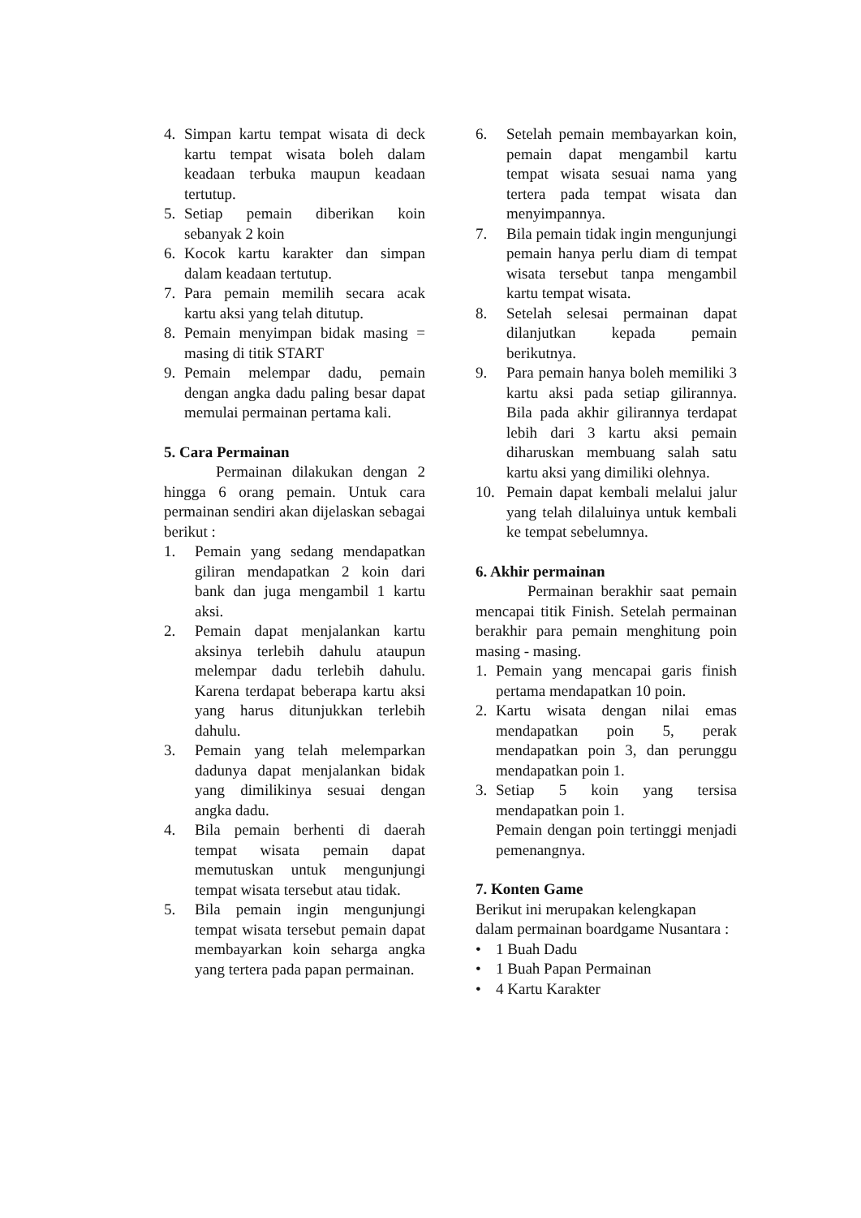4. Simpan kartu tempat wisata di deck kartu tempat wisata boleh dalam keadaan terbuka maupun keadaan tertutup.
5. Setiap pemain diberikan koin sebanyak 2 koin
6. Kocok kartu karakter dan simpan dalam keadaan tertutup.
7. Para pemain memilih secara acak kartu aksi yang telah ditutup.
8. Pemain menyimpan bidak masing = masing di titik START
9. Pemain melempar dadu, pemain dengan angka dadu paling besar dapat memulai permainan pertama kali.
5. Cara Permainan
Permainan dilakukan dengan 2 hingga 6 orang pemain. Untuk cara permainan sendiri akan dijelaskan sebagai berikut :
1. Pemain yang sedang mendapatkan giliran mendapatkan 2 koin dari bank dan juga mengambil 1 kartu aksi.
2. Pemain dapat menjalankan kartu aksinya terlebih dahulu ataupun melempar dadu terlebih dahulu. Karena terdapat beberapa kartu aksi yang harus ditunjukkan terlebih dahulu.
3. Pemain yang telah melemparkan dadunya dapat menjalankan bidak yang dimilikinya sesuai dengan angka dadu.
4. Bila pemain berhenti di daerah tempat wisata pemain dapat memutuskan untuk mengunjungi tempat wisata tersebut atau tidak.
5. Bila pemain ingin mengunjungi tempat wisata tersebut pemain dapat membayarkan koin seharga angka yang tertera pada papan permainan.
6. Setelah pemain membayarkan koin, pemain dapat mengambil kartu tempat wisata sesuai nama yang tertera pada tempat wisata dan menyimpannya.
7. Bila pemain tidak ingin mengunjungi pemain hanya perlu diam di tempat wisata tersebut tanpa mengambil kartu tempat wisata.
8. Setelah selesai permainan dapat dilanjutkan kepada pemain berikutnya.
9. Para pemain hanya boleh memiliki 3 kartu aksi pada setiap gilirannya. Bila pada akhir gilirannya terdapat lebih dari 3 kartu aksi pemain diharuskan membuang salah satu kartu aksi yang dimiliki olehnya.
10. Pemain dapat kembali melalui jalur yang telah dilaluinya untuk kembali ke tempat sebelumnya.
6. Akhir permainan
Permainan berakhir saat pemain mencapai titik Finish. Setelah permainan berakhir para pemain menghitung poin masing - masing.
1. Pemain yang mencapai garis finish pertama mendapatkan 10 poin.
2. Kartu wisata dengan nilai emas mendapatkan poin 5, perak mendapatkan poin 3, dan perunggu mendapatkan poin 1.
3. Setiap 5 koin yang tersisa mendapatkan poin 1.
Pemain dengan poin tertinggi menjadi pemenangnya.
7. Konten Game
Berikut ini merupakan kelengkapan dalam permainan boardgame Nusantara :
• 1 Buah Dadu
• 1 Buah Papan Permainan
• 4 Kartu Karakter